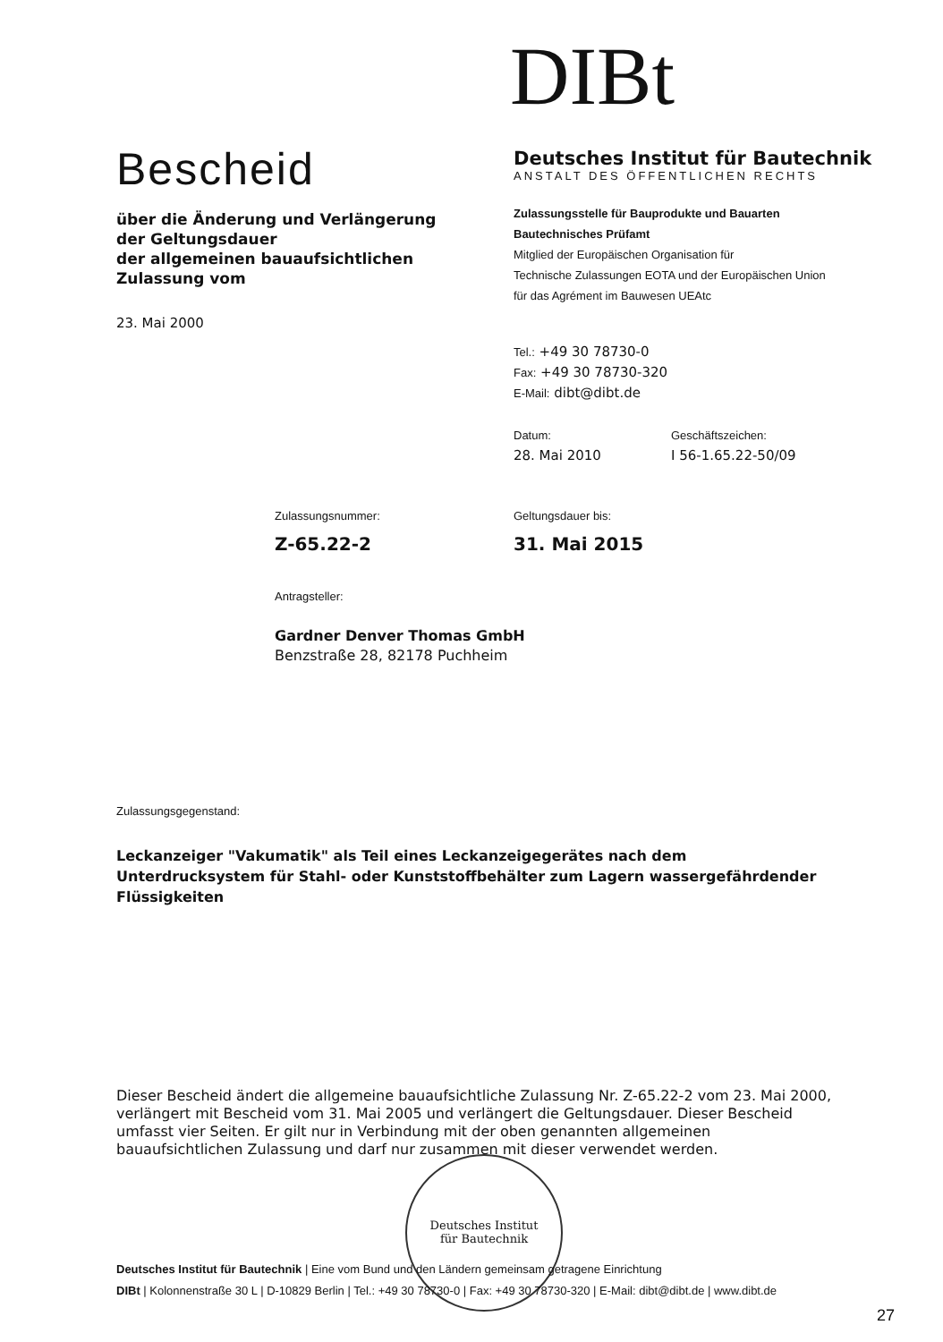DIBt
Bescheid
über die Änderung und Verlängerung der Geltungsdauer
der allgemeinen bauaufsichtlichen Zulassung vom
23. Mai 2000
Deutsches Institut für Bautechnik
ANSTALT DES ÖFFENTLICHEN RECHTS
Zulassungsstelle für Bauprodukte und Bauarten
Bautechnisches Prüfamt
Mitglied der Europäischen Organisation für
Technische Zulassungen EOTA und der Europäischen Union
für das Agrément im Bauwesen UEAtc
Tel.: +49 30 78730-0
Fax: +49 30 78730-320
E-Mail: dibt@dibt.de
Datum:
28. Mai 2010
Geschäftszeichen:
I 56-1.65.22-50/09
Zulassungsnummer:
Z-65.22-2
Geltungsdauer bis:
31. Mai 2015
Antragsteller:
Gardner Denver Thomas GmbH
Benzstraße 28, 82178 Puchheim
Zulassungsgegenstand:
Leckanzeiger "Vakumatik" als Teil eines Leckanzeigegerätes nach dem Unterdrucksystem für Stahl- oder Kunststoffbehälter zum Lagern wassergefährdender Flüssigkeiten
Dieser Bescheid ändert die allgemeine bauaufsichtliche Zulassung Nr. Z-65.22-2 vom 23. Mai 2000, verlängert mit Bescheid vom 31. Mai 2005 und verlängert die Geltungsdauer. Dieser Bescheid umfasst vier Seiten. Er gilt nur in Verbindung mit der oben genannten allgemeinen bauaufsichtlichen Zulassung und darf nur zusammen mit dieser verwendet werden.
Deutsches Institut
für Bautechnik
Deutsches Institut für Bautechnik | Eine vom Bund und den Ländern gemeinsam getragene Einrichtung
DIBt | Kolonnenstraße 30 L | D-10829 Berlin | Tel.: +49 30 78730-0 | Fax: +49 30 78730-320 | E-Mail: dibt@dibt.de | www.dibt.de
27